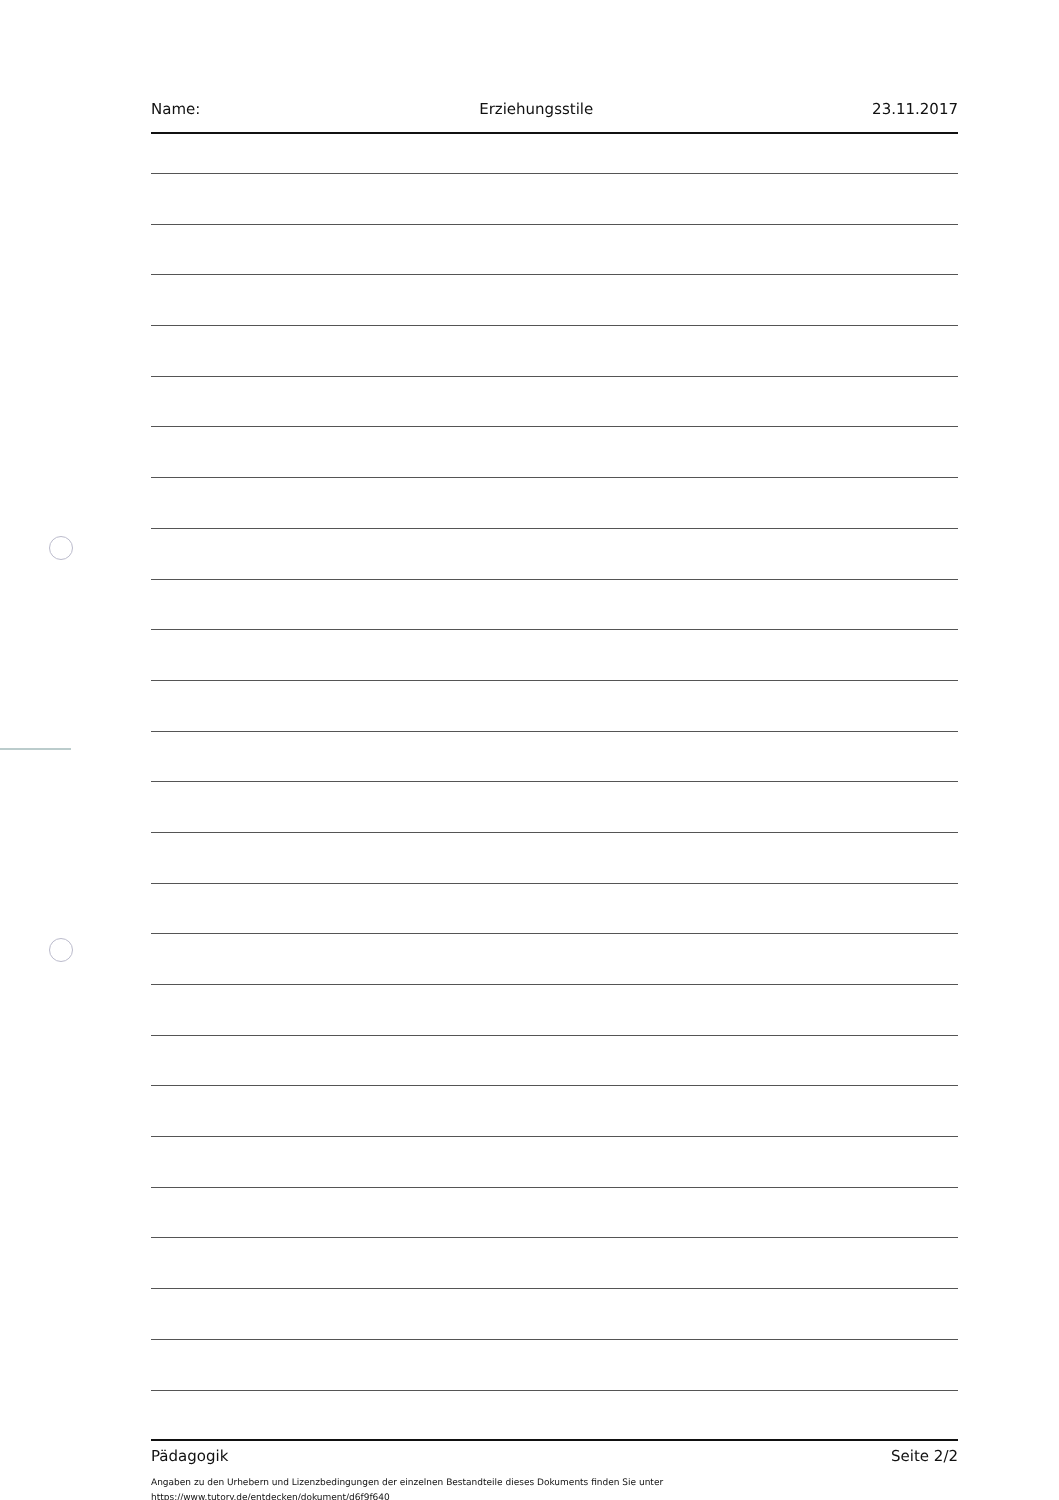Name: Erziehungsstile 23.11.2017
Pädagogik Seite 2/2
Angaben zu den Urhebern und Lizenzbedingungen der einzelnen Bestandteile dieses Dokuments finden Sie unter
https://www.tutory.de/entdecken/dokument/d6f9f640